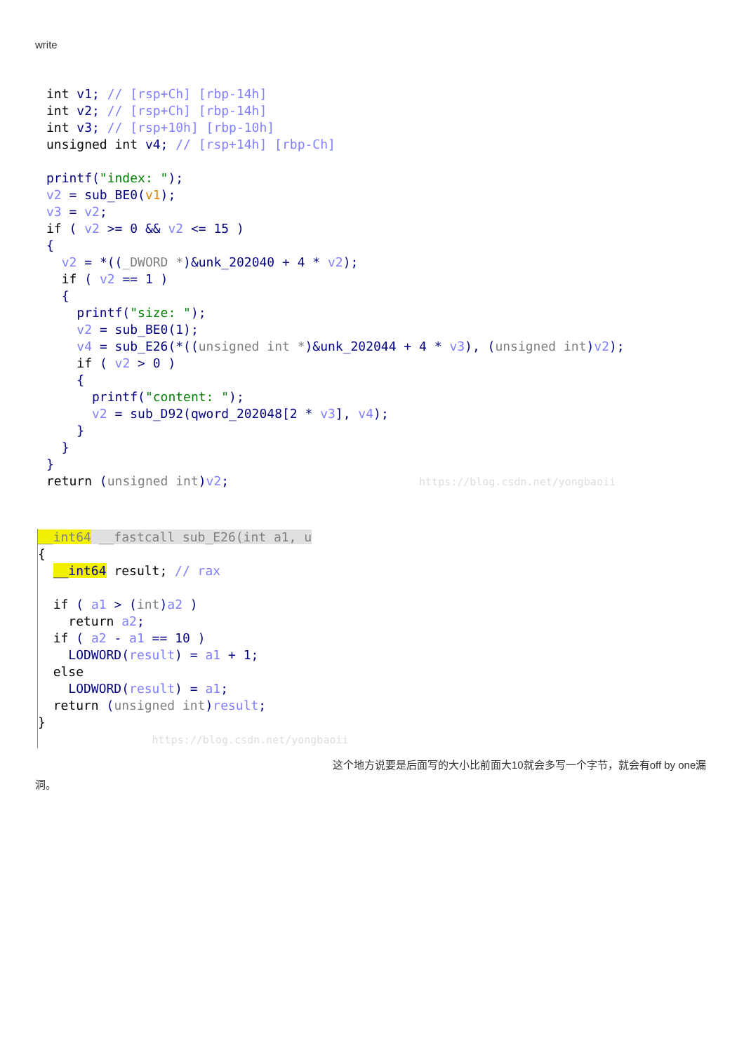write
int v1; // [rsp+Ch] [rbp-14h]
int v2; // [rsp+Ch] [rbp-14h]
int v3; // [rsp+10h] [rbp-10h]
unsigned int v4; // [rsp+14h] [rbp-Ch]

printf("index: ");
v2 = sub_BE0(v1);
v3 = v2;
if ( v2 >= 0 && v2 <= 15 )
{
  v2 = *((_DWORD *)&unk_202040 + 4 * v2);
  if ( v2 == 1 )
  {
    printf("size: ");
    v2 = sub_BE0(1);
    v4 = sub_E26(*((unsigned int *)&unk_202044 + 4 * v3), (unsigned int)v2);
    if ( v2 > 0 )
    {
      printf("content: ");
      v2 = sub_D92(qword_202048[2 * v3], v4);
    }
  }
}
return (unsigned int)v2;                         https://blog.csdn.net/yongbaoii
__int64 __fastcall sub_E26(int a1, u
{
  __int64 result; // rax

  if ( a1 > (int)a2 )
    return a2;
  if ( a2 - a1 == 10 )
    LODWORD(result) = a1 + 1;
  else
    LODWORD(result) = a1;
  return (unsigned int)result;
}
               https://blog.csdn.net/yongbaoii
这个地方说要是后面写的大小比前面大10就会多写一个字节，就会有off by one漏洞。